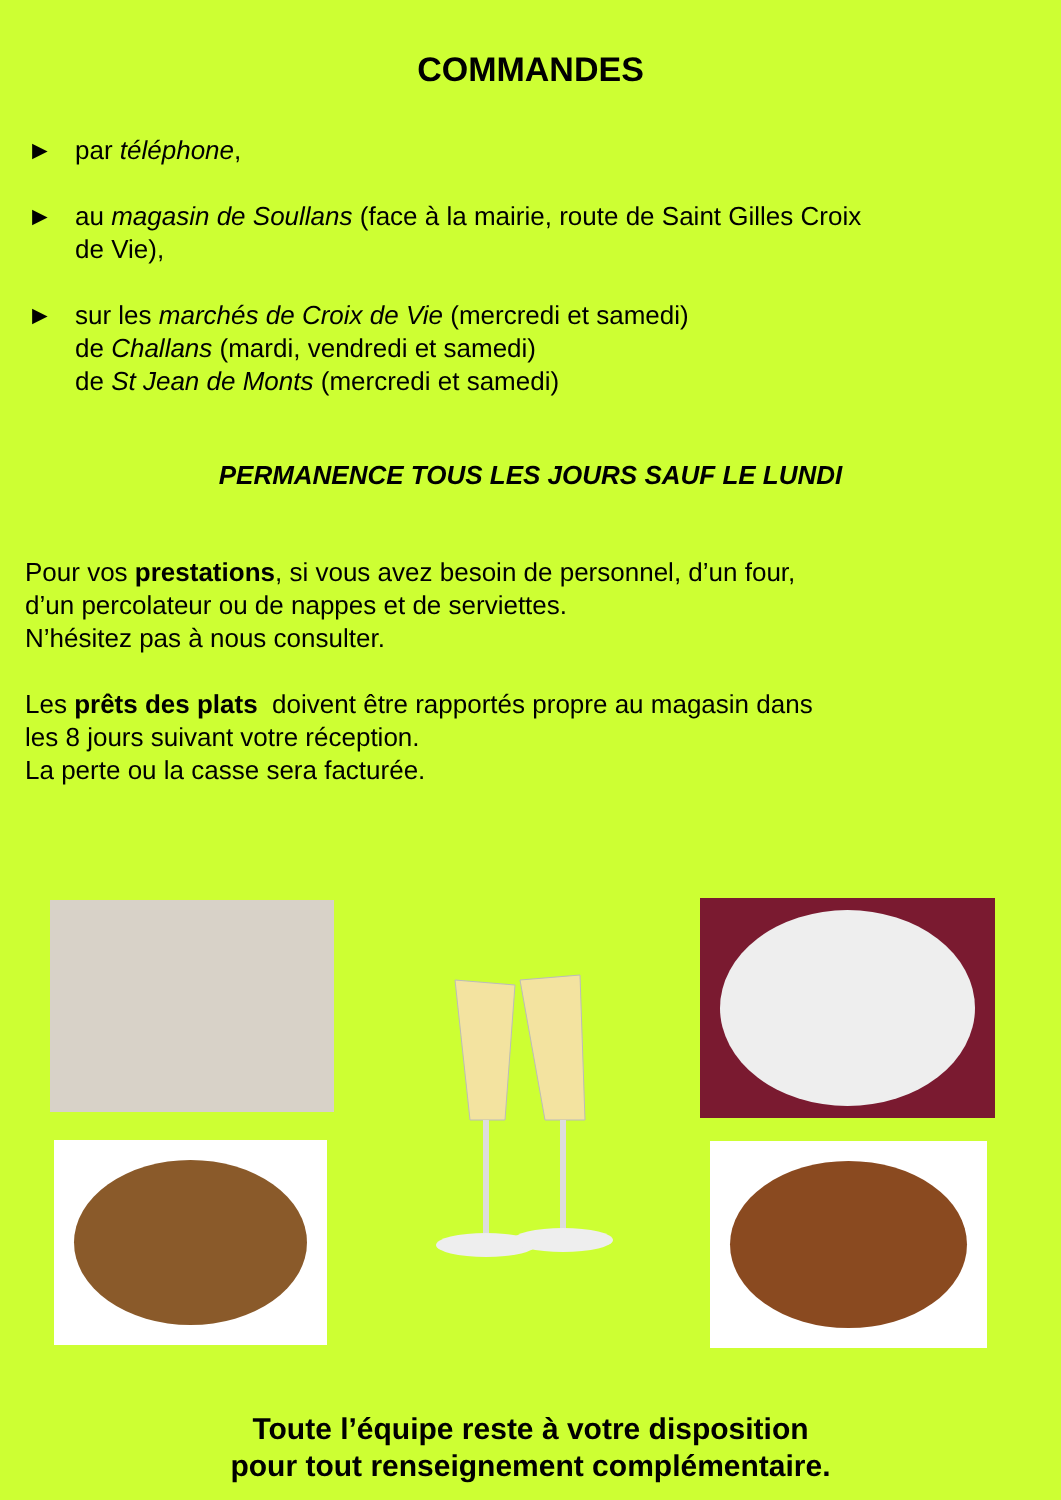COMMANDES
► par téléphone,
► au magasin de Soullans (face à la mairie, route de Saint Gilles Croix
de Vie),
► sur les marchés de Croix de Vie (mercredi et samedi)
de Challans (mardi, vendredi et samedi)
de St Jean de Monts (mercredi et samedi)
PERMANENCE TOUS LES JOURS SAUF LE LUNDI
Pour vos prestations, si vous avez besoin de personnel, d’un four,
d’un percolateur ou de nappes et de serviettes.
N’hésitez pas à nous consulter.
Les prêts des plats doivent être rapportés propre au magasin dans
les 8 jours suivant votre réception.
La perte ou la casse sera facturée.
Toute l’équipe reste à votre disposition
pour tout renseignement complémentaire.